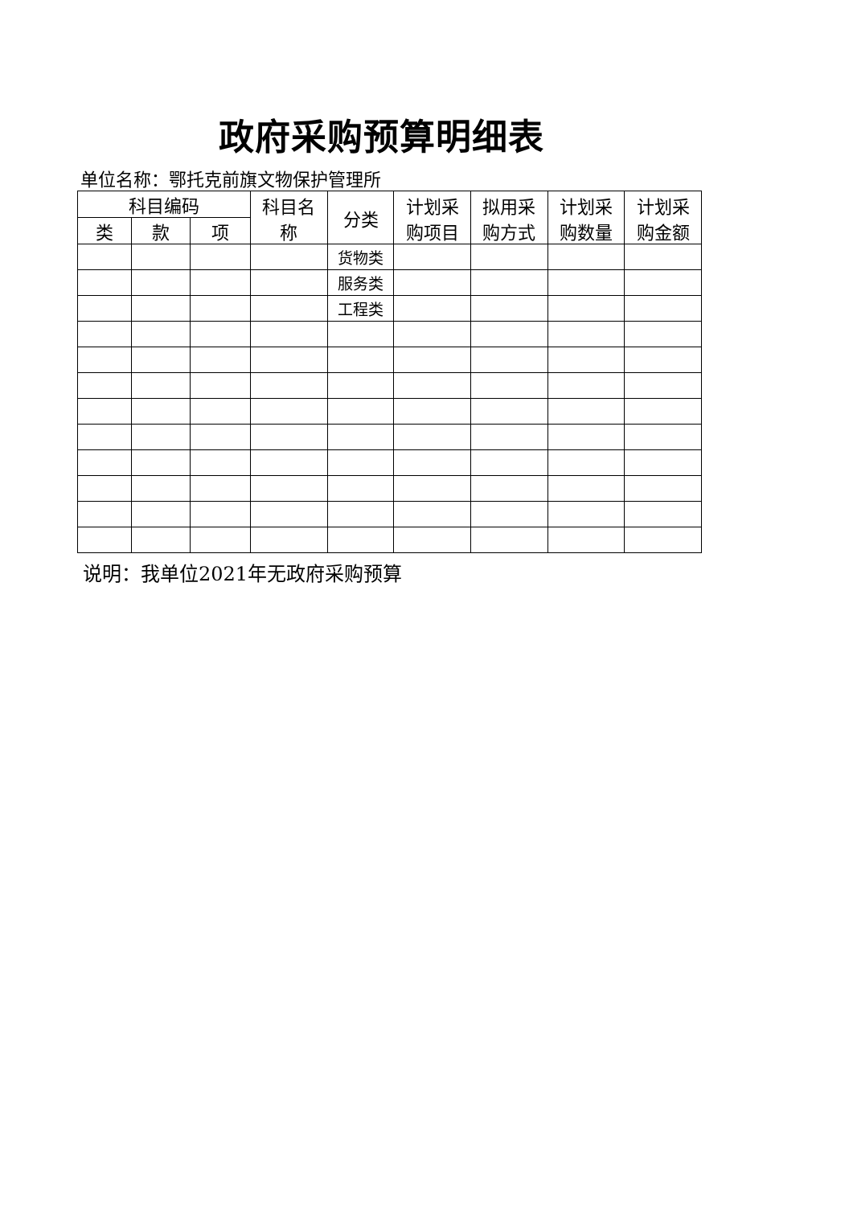政府采购预算明细表
单位名称：鄂托克前旗文物保护管理所
| 科目编码 | | | 科目名 称 | 分类 | 计划采 购项目 | 拟用采 购方式 | 计划采 购数量 | 计划采 购金额 |
| --- | --- | --- | --- | --- | --- | --- | --- | --- |
| 类 | 款 | 项 | | | | | | |
| | | | | 货物类 | | | | |
| | | | | 服务类 | | | | |
| | | | | 工程类 | | | | |
说明：我单位2021年无政府采购预算